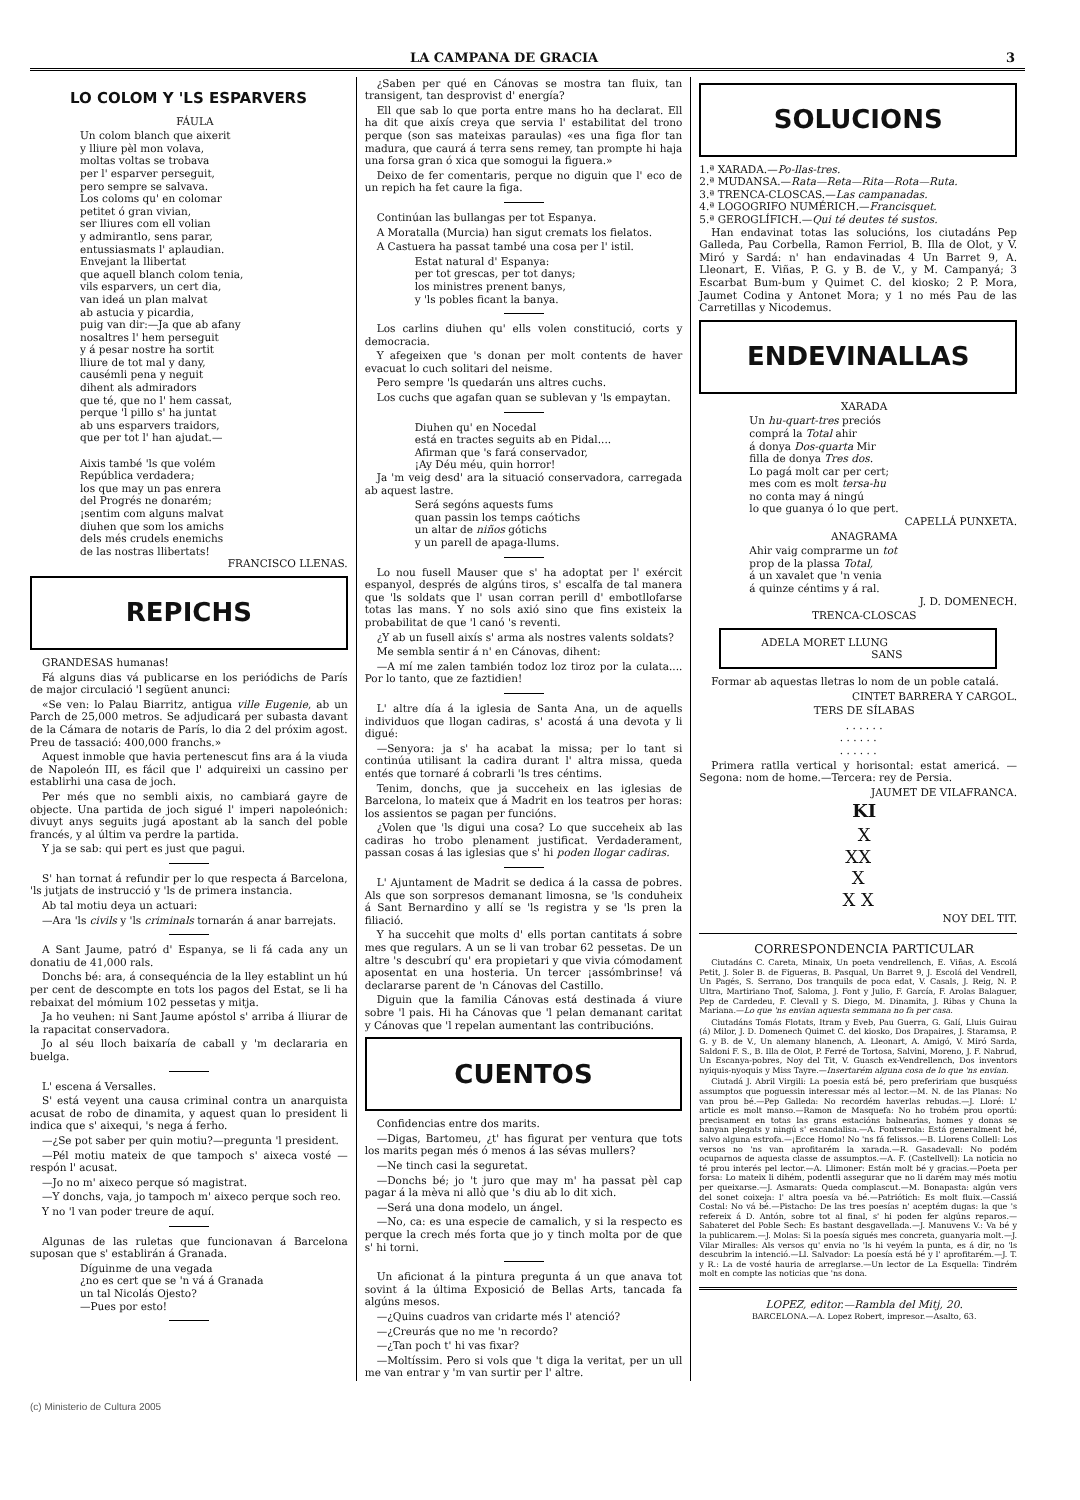LA CAMPANA DE GRACIA 3
LO COLOM Y 'LS ESPARVERS
FÁULA
Un colom blanch que aixerit
y lliure pèl mon volava,
moltas voltas se trobava
per l' esparver perseguit,
pero sempre se salvava.
Los coloms qu' en colomar
petitet ó gran vivian,
ser lliures com ell volian
y admirantlo, sens parar,
entussiasmats l' aplaudian.
Envejant la llibertat
que aquell blanch colom tenia,
vils esparvers, un cert dia,
van ideá un plan malvat
ab astucia y picardia,
puig van dir:—Ja que ab afany
nosaltres l' hem perseguit
y á pesar nostre ha sortit
lliure de tot mal y dany,
causémli pena y neguit
dihent als admiradors
que té, que no l' hem cassat,
perque 'l pillo s' ha juntat
ab uns esparvers traidors,
que per tot l' han ajudat.—
Aixis també 'ls que volém
República verdadera;
los que may un pas enrera
del Progrés ne donarém;
¡sentim com alguns malvat
diuhen que som los amichs
dels més crudels enemichs
de las nostras llibertats!
FRANCISCO LLENAS.
REPICHS
GRANDESAS humanas!
Fá alguns dias vá publicarse en los periódichs de París de major circulació 'l següent anunci:
«Se ven: lo Palau Biarritz, antigua ville Eugenie, ab un Parch de 25,000 metros. Se adjudicará per subasta davant de la Cámara de notaris de París, lo dia 2 del próxim agost. Preu de tassació: 400,000 franchs.»
Aquest inmoble que havia pertenescut fins ara á la viuda de Napoleón III, es fácil que l' adquireixi un cassino per establirhi una casa de joch.
Per més que no sembli aixis, no cambiará gayre de objecte. Una partida de joch sigué l' imperi napoleónich: divuyt anys seguits jugá apostant ab la sanch del poble francés, y al últim va perdre la partida.
Y ja se sab: qui pert es just que pagui.
S' han tornat á refundir per lo que respecta á Barcelona, 'ls jutjats de instrucció y 'ls de primera instancia.
Ab tal motiu deya un actuari:
—Ara 'ls civils y 'ls criminals tornarán á anar barrejats.
A Sant Jaume, patró d' Espanya, se li fá cada any un donatiu de 41,000 rals.
Donchs bé: ara, á consequéncia de la lley establint un hú per cent de descompte en tots los pagos del Estat, se li ha rebaixat del mómium 102 pessetas y mitja.
Ja ho veuhen: ni Sant Jaume apóstol s' arriba á lliurar de la rapacitat conservadora.
Jo al séu lloch baixaría de caball y 'm declararia en buelga.
L' escena á Versalles.
S' está veyent una causa criminal contra un anarquista acusat de robo de dinamita, y aquest quan lo president li indica que s' aixequi, 's nega á ferho.
—¿Se pot saber per quin motiu?—pregunta 'l president.
—Pél motiu mateix de que tampoch s' aixeca vosté —respón l' acusat.
—Jo no m' aixeco perque só magistrat.
—Y donchs, vaja, jo tampoch m' aixeco perque soch reo.
Y no 'l van poder treure de aquí.
Algunas de las ruletas que funcionavan á Barcelona suposan que s' establirán á Granada.
Díguinme de una vegada
¿no es cert que se 'n vá á Granada
un tal Nicolás Ojesto?
—Pues por esto!
¿Saben per qué en Cánovas se mostra tan fluix, tan transigent, tan desprovist d' energía?
Ell que sab lo que porta entre mans ho ha declarat. Ell ha dit que aixís creya que servia l' estabilitat del trono perque (son sas mateixas paraulas) «es una figa flor tan madura, que caurá á terra sens remey, tan prompte hi haja una forsa gran ó xica que somogui la figuera.»
Deixo de fer comentaris, perque no diguin que l' eco de un repich ha fet caure la figa.
Continúan las bullangas per tot Espanya.
A Moratalla (Murcia) han sigut cremats los fielatos.
A Castuera ha passat també una cosa per l' istil.
Estat natural d' Espanya:
per tot grescas, per tot danys;
los ministres prenent banys,
y 'ls pobles ficant la banya.
Los carlins diuhen qu' ells volen constitució, corts y democracia.
Y afegeixen que 's donan per molt contents de haver evacuat lo cuch solitari del neisme.
Pero sempre 'ls quedarán uns altres cuchs.
Los cuchs que agafan quan se sublevan y 'ls empaytan.
Diuhen qu' en Nocedal
está en tractes seguits ab en Pidal....
Afirman que 's fará conservador,
¡Ay Déu méu, quin horror!
Ja 'm veig desd' ara la situació conservadora, carregada ab aquest lastre.
Será segóns aquests fums
quan passin los temps caótichs
un altar de niños gótichs
y un parell de apaga-llums.
Lo nou fusell Mauser que s' ha adoptat per l' exércit espanyol, després de algúns tiros, s' escalfa de tal manera que 'ls soldats que l' usan corran perill d' embotllofarse totas las mans. Y no sols axió sino que fins existeix la probabilitat de que 'l canó 's reventi.
¿Y ab un fusell aixís s' arma als nostres valents soldats?
Me sembla sentir á n' en Cánovas, dihent:
—A mí me zalen también todoz loz tiroz por la culata.... Por lo tanto, que ze faztidien!
L' altre día á la iglesia de Santa Ana, un de aquells individuos que llogan cadiras, s' acostá á una devota y li digué:
—Senyora: ja s' ha acabat la missa; per lo tant si continúa utilisant la cadira durant l' altra missa, queda entés que tornaré á cobrarli 'ls tres céntims.
Tenim, donchs, que ja succeheix en las iglesias de Barcelona, lo mateix que á Madrit en los teatros per horas: los assientos se pagan per funcións.
¿Volen que 'ls digui una cosa? Lo que succeheix ab las cadiras ho trobo plenament justificat. Verdaderament, passan cosas á las iglesias que s' hi poden llogar cadiras.
L' Ajuntament de Madrit se dedica á la cassa de pobres. Als que son sorpresos demanant limosna, se 'ls conduheix á Sant Bernardino y allí se 'ls registra y se 'ls pren la filiació.
Y ha succehit que molts d' ells portan cantitats á sobre mes que regulars. A un se li van trobar 62 pessetas. De un altre 's descubrí qu' era propietari y que vivia cómodament aposentat en una hosteria. Un tercer ¡assómbrinse! vá declararse parent de 'n Cánovas del Castillo.
Diguin que la familia Cánovas está destinada á viure sobre 'l pais. Hi ha Cánovas que 'l pelan demanant caritat y Cánovas que 'l repelan aumentant las contribucións.
CUENTOS
Confidencias entre dos marits.
—Digas, Bartomeu, ¿t' has figurat per ventura que tots los marits pegan més ó menos á las sévas mullers?
—Ne tinch casi la seguretat.
—Donchs bé; jo 't juro que may m' ha passat pèl cap pagar á la mèva ni allò que 's diu ab lo dit xich.
—Será una dona modelo, un ángel.
—No, ca: es una especie de camalich, y si la respecto es perque la crech més forta que jo y tinch molta por de que s' hi torni.
Un aficionat á la pintura pregunta á un que anava tot sovint á la última Exposició de Bellas Arts, tancada fa algúns mesos.
—¿Quins cuadros van cridarte més l' atenció?
—¿Creurás que no me 'n recordo?
—¿Tan poch t' hi vas fixar?
—Moltíssim. Pero si vols que 't diga la veritat, per un ull me van entrar y 'm van surtir per l' altre.
SOLUCIONS
1.ª XARADA.—Po-llas-tres.
2.ª MUDANSA.—Rata—Reta—Rita—Rota—Ruta.
3.ª TRENCA-CLOSCAS.—Las campanadas.
4.ª LOGOGRIFO NUMÉRICH.—Francisquet.
5.ª GEROGLÍFICH.—Qui té deutes té sustos.
Han endavinat totas las solucións, los ciutadáns Pep Galleda, Pau Corbella, Ramon Ferriol, B. Illa de Olot, y V. Miró y Sardá: n' han endavinadas 4 Un Barret 9, A. Lleonart, E. Viñas, P. G. y B. de V., y M. Campanyá; 3 Escarbat Bum-bum y Quimet C. del kiosko; 2 P. Mora, Jaumet Codina y Antonet Mora; y 1 no més Pau de las Carretillas y Nicodemus.
ENDEVINALLAS
XARADA
Un hu-quart-tres preciós
comprá la Total ahir
á donya Dos-quarta Mir
filla de donya Tres dos.
Lo pagá molt car per cert;
mes com es molt tersa-hu
no conta may á ningú
lo que guanya ó lo que pert.
CAPELLÁ PUNXETA.
ANAGRAMA
Ahir vaig comprarme un tot
prop de la plassa Total,
á un xavalet que 'n venia
á quinze céntims y á ral.
J. D. DOMENECH.
TRENCA-CLOSCAS
ADELA MORET LLUNG
SANS
Formar ab aquestas lletras lo nom de un poble catalá.
CINTET BARRERA Y CARGOL.
TERS DE SÍLABAS
. . . . . .
. . . . . .
. . . . . .
Primera ratlla vertical y horisontal: estat americá. —Segona: nom de home.—Tercera: rey de Persia.
JAUMET DE VILAFRANCA.
KI
X
XX
X
X X
NOY DEL TIT.
CORRESPONDENCIA PARTICULAR
Ciutadáns C. Careta, Minaix, Un poeta vendrellench, E. Viñas, A. Escolá Petit, J. Soler B. de Figueras, B. Pasqual, Un Barret 9, J. Escolá del Vendrell, Un Pagés, S. Serrano, Dos tranquils de poca edat, V. Casals, J. Reig, N. P. Ultra, Martiriano Tnof, Saloma, J. Font y Julio, F. García, F. Arolas Balaguer, Pep de Cardedeu, F. Clevall y S. Diego, M. Dinamita, J. Ribas y Chuna la Mariana.—Lo que 'ns envian aquesta semmana no fa per casa.
Ciutadáns Tomás Flotats, Itram y Eveb, Pau Guerra, G. Galí, Lluis Guirau (á) Milor, J. D. Domenech Quimet C. del kiosko, Dos Drapaires, J. Staramsa, P. G. y B. de V., Un alemany blanench, A. Lleonart, A. Amigó, V. Miró Sarda, Saldoni F. S., B. Illa de Olot, P. Ferré de Tortosa, Salvini, Moreno, J. F. Nabrud, Un Escanya-pobres, Noy del Tit, V. Guasch ex-Vendrellench, Dos inventors nyiquis-nyoquis y Miss Tayre.—Insertarém alguna cosa de lo que 'ns envian.
Ciutadá J. Abril Virgili: La poesia está bé, pero prefeririam que busquéss assumptos que poguessin interessar més al lector.—M. N. de las Planas: No van prou bé.—Pep Galleda: No recordém haverlas rebudas.—J. Lloré: L' article es molt manso.—Ramon de Masquefa: No ho trobém prou oportú: precisament en totas las grans estacións balnearias, homes y donas se banyan plegats y ningú s' escandalisa.—A. Fontserola: Está generalment bé, salvo alguna estrofa.—¡Ecce Homo! No 'ns fá felissos.—B. Llorens Collell: Los versos no 'ns van aprofitarém la xarada.—R. Gasadevall: No podém ocuparnos de aquesta classe de assumptos.—A. F. (Castellvell): La noticia no té prou interés pel lector.—A. Llimoner: Están molt bé y gracias.—Poeta per forsa: Lo mateix li dihém, podentli assegurar que no li darém may més motiu per queixarse.—J. Asmarats: Queda complascut.—M. Bonapasta: algún vers del sonet coixeja: l' altra poesía va bé.—Patriótich: Es molt fluix.—Cassiá Costal: No vá bé.—Pistacho: De las tres poesías n' aceptém dugas: la que 's refereix á D. Antón, sobre tot al final, s' hi poden fer algúns reparos.—Sabateret del Poble Sech: Es bastant desgavellada.—J. Manuvens V.: Va bé y la publicarem.—J. Molas: Si la poesía sigués mes concreta, guanyaria molt.—J. Vilar Miralles: Als versos qu' envia no 'ls hi veyém la punta, es á dir, no 'ls descubrim la intenció.—Ll. Salvador: La poesía está bé y l' aprofitarém.—J. T. y R.: La de vosté hauria de arreglarse.—Un lector de La Esquella: Tindrém molt en compte las noticias que 'ns dona.
LOPEZ, editor.—Rambla del Mitj, 20.
BARCELONA.—A. Lopez Robert, impresor.—Asalto, 63.
(c) Ministerio de Cultura 2005